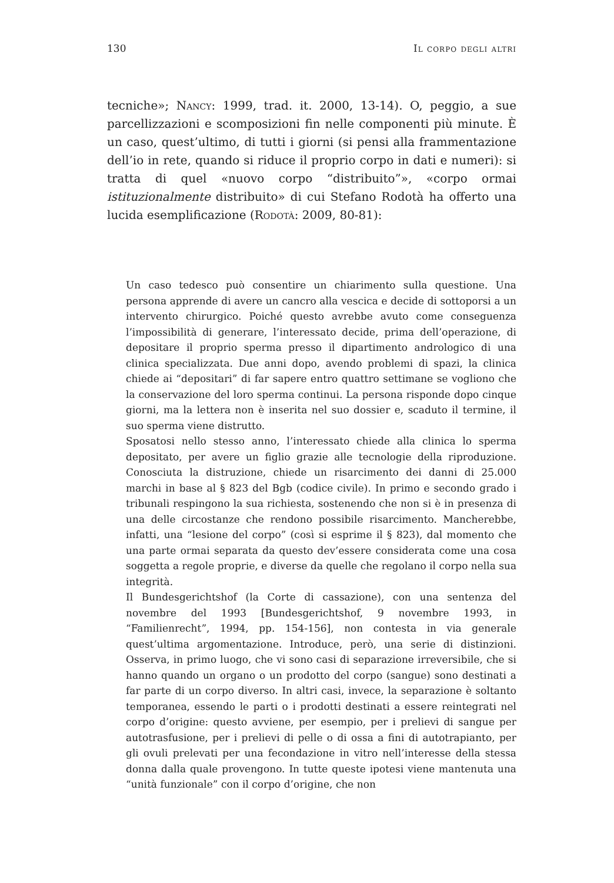130 Il corpo degli altri
tecniche»; Nancy: 1999, trad. it. 2000, 13-14). O, peggio, a sue parcellizzazioni e scomposizioni fin nelle componenti più minute. È un caso, quest’ultimo, di tutti i giorni (si pensi alla frammentazione dell’io in rete, quando si riduce il proprio corpo in dati e numeri): si tratta di quel «nuovo corpo “distribuito”», «corpo ormai istituzionalmente distribuito» di cui Stefano Rodotà ha offerto una lucida esemplificazione (Rodotà: 2009, 80-81):
Un caso tedesco può consentire un chiarimento sulla questione. Una persona apprende di avere un cancro alla vescica e decide di sottoporsi a un intervento chirurgico. Poiché questo avrebbe avuto come conseguenza l’impossibilità di generare, l’interessato decide, prima dell’operazione, di depositare il proprio sperma presso il dipartimento andrologico di una clinica specializzata. Due anni dopo, avendo problemi di spazi, la clinica chiede ai “depositari” di far sapere entro quattro settimane se vogliono che la conservazione del loro sperma continui. La persona risponde dopo cinque giorni, ma la lettera non è inserita nel suo dossier e, scaduto il termine, il suo sperma viene distrutto.
Sposatosi nello stesso anno, l’interessato chiede alla clinica lo sperma depositato, per avere un figlio grazie alle tecnologie della riproduzione. Conosciuta la distruzione, chiede un risarcimento dei danni di 25.000 marchi in base al § 823 del Bgb (codice civile). In primo e secondo grado i tribunali respingono la sua richiesta, sostenendo che non si è in presenza di una delle circostanze che rendono possibile risarcimento. Mancherebbe, infatti, una “lesione del corpo” (così si esprime il § 823), dal momento che una parte ormai separata da questo dev’essere considerata come una cosa soggetta a regole proprie, e diverse da quelle che regolano il corpo nella sua integrità.
Il Bundesgerichtshof (la Corte di cassazione), con una sentenza del novembre del 1993 [Bundesgerichtshof, 9 novembre 1993, in “Familienrecht”, 1994, pp. 154-156], non contesta in via generale quest’ultima argomentazione. Introduce, però, una serie di distinzioni. Osserva, in primo luogo, che vi sono casi di separazione irreversibile, che si hanno quando un organo o un prodotto del corpo (sangue) sono destinati a far parte di un corpo diverso. In altri casi, invece, la separazione è soltanto temporanea, essendo le parti o i prodotti destinati a essere reintegrati nel corpo d’origine: questo avviene, per esempio, per i prelievi di sangue per autotrasfusione, per i prelievi di pelle o di ossa a fini di autotrapianto, per gli ovuli prelevati per una fecondazione in vitro nell’interesse della stessa donna dalla quale provengono. In tutte queste ipotesi viene mantenuta una “unità funzionale” con il corpo d’origine, che non